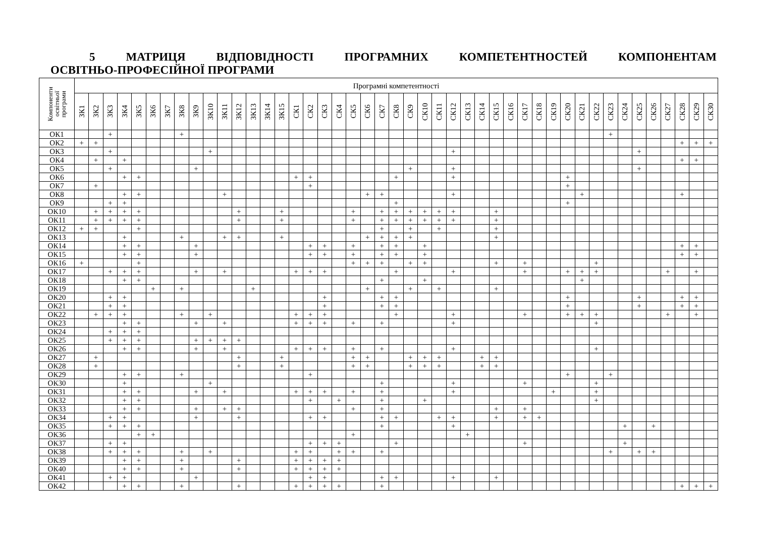5 МАТРИЦЯ ВІДПОВІДНОСТІ ПРОГРАМНИХ КОМПЕТЕНТНОСТЕЙ КОМПОНЕНТАМ
ОСВІТНЬО-ПРОФЕСІЙНОЇ ПРОГРАМИ
| Компоненти освітньої програми | Програмні компетентності | | | | | | | | | | | | | | | | | | | | | | | | | | | | | | | | | | | | | | | | | | | | |
| --- | --- | --- | --- | --- | --- | --- | --- | --- | --- | --- | --- | --- | --- | --- | --- | --- | --- | --- | --- | --- | --- | --- | --- | --- | --- | --- | --- | --- | --- | --- | --- | --- | --- | --- | --- | --- | --- | --- | --- | --- | --- | --- | --- | --- | --- |
| | ЗК1 | ЗК2 | ЗК3 | ЗК4 | ЗК5 | ЗК6 | ЗК7 | ЗК8 | ЗК9 | ЗК10 | ЗК11 | ЗК12 | ЗК13 | ЗК14 | ЗК15 | СК1 | СК2 | СК3 | СК4 | СК5 | СК6 | СК7 | СК8 | СК9 | СК10 | СК11 | СК12 | СК13 | СК14 | СК15 | СК16 | СК17 | СК18 | СК19 | СК20 | СК21 | СК22 | СК23 | СК24 | СК25 | СК26 | СК27 | СК28 | СК29 | СК30 |
| ОК1 | | | + | | | | | + | | | | | | | | | | | | | | | | | | | | | | | | | | | | | | + | | | | | | | |
| ОК2 | + | + | | | | | | | | | | | | | | | | | | | | | | | | | | | | | | | | | | | | | | | | | + | + | + |
| ОК3 | | | + | | | | | | | + | | | | | | | | | | | | | | | | | + | | | | | | | | | | | | | + | | | | | |
| ОК4 | | + | | + | | | | | | | | | | | | | | | | | | | | | | | | | | | | | | | | | | | | | | | + | + | |
| ОК5 | | | + | | | | | | + | | | | | | | | | | | | | | | + | | | + | | | | | | | | | | | | | + | | | | | |
| ОК6 | | | | + | + | | | | | | | | | | | + | + | | | | | | + | | | | + | | | | | | | | + | | | | | | | | | | |
| ОК7 | | + | | | | | | | | | | | | | | | + | | | | | | | | | | | | | | | | | | + | | | | | | | | | | |
| ОК8 | | | | + | + | | | | | | + | | | | | | | | | | + | + | | | | | + | | | | | | | | | + | | | | | | | + | | |
| ОК9 | | | + | + | | | | | | | | | | | | | | | | | | | + | | | | | | | | | | | | + | | | | | | | | | | |
| ОК10 | | + | + | + | + | | | | | | | + | | | + | | | | | + | | + | + | + | + | + | + | | | + | | | | | | | | | | | | | | | |
| ОК11 | | + | + | + | + | | | | | | | + | | | + | | | | | + | | + | + | + | + | + | + | | | + | | | | | | | | | | | | | | | |
| ОК12 | + | + | | | + | | | | | | | | | | | | | | | | | + | | + | | + | | | | + | | | | | | | | | | | | | | | |
| ОК13 | | | | + | | | | + | | | + | + | | | + | | | | | | + | + | + | + | | | | | | + | | | | | | | | | | | | | | | |
| ОК14 | | | | + | + | | | | + | | | | | | | | + | + | | + | | + | + | | + | | | | | | | | | | | | | | | | | | + | + | |
| ОК15 | | | | + | + | | | | + | | | | | | | | + | + | | + | | + | + | | + | | | | | | | | | | | | | | | | | | + | + | |
| ОК16 | + | | | | + | | | | | | | | | | | | | | | + | + | + | | + | + | | | | | + | | + | | | | | + | | | | | | | | |
| ОК17 | | | + | + | + | | | | + | | + | | | | | + | + | + | | | | | + | | | | + | | | | | + | | | + | + | + | | | | | + | | + | |
| ОК18 | | | | + | + | | | | | | | | | | | | | | | | | + | | | + | | | | | | | | | | | + | | | | | | | | | |
| ОК19 | | | | | | + | | + | | | | | + | | | | | | | | + | | | + | | + | | | | + | | | | | | | | | | | | | | | |
| ОК20 | | | + | + | | | | | | | | | | | | | | + | | | | + | + | | | | | | | | | | | | + | | | | | + | | | + | + | |
| ОК21 | | | + | + | | | | | | | | | | | | | | + | | | | + | + | | | | | | | | | | | | + | | | | | + | | | + | + | |
| ОК22 | | + | + | + | | | | + | | + | | | | | | + | + | + | | | | | + | | | | + | | | | | + | | | + | + | + | | | | | + | | + | |
| ОК23 | | | | + | + | | | | + | | + | | | | | + | + | + | | + | | + | | | | | + | | | | | | | | | | + | | | | | | | | |
| ОК24 | | | + | + | + | | | | | | | | | | | | | | | | | | | | | | | | | | | | | | | | | | | | | | | | |
| ОК25 | | | + | + | + | | | | + | + | + | + | | | | | | | | | | | | | | | | | | | | | | | | | | | | | | | | | |
| ОК26 | | | | + | + | | | | + | | + | | | | | + | + | + | | + | | + | | | | | + | | | | | | | | | | + | | | | | | | | |
| ОК27 | | + | | | | | | | | | | + | | | + | | | | | + | + | | | + | + | + | | | + | + | | | | | | | | | | | | | | | |
| ОК28 | | + | | | | | | | | | | + | | | + | | | | | + | + | | | + | + | + | | | + | + | | | | | | | | | | | | | | | |
| ОК29 | | | | + | + | | | + | | | | | | | | | + | | | | | | | | | | | | | | | | | | + | | | + | | | | | | | |
| ОК30 | | | | + | | | | | | + | | | | | | | | | | | | + | | | | | + | | | | | + | | | | | + | | | | | | | | |
| ОК31 | | | | + | + | | | | + | | + | | | | | + | + | + | | + | | + | | | | | + | | | | | | | + | | | + | | | | | | | | |
| ОК32 | | | | + | + | | | | | | | | | | | | + | | + | | | + | | | + | | | | | | | | | | | | + | | | | | | | | |
| ОК33 | | | | + | + | | | | + | | + | + | | | | | | | | + | | + | | | | | | | | + | | + | | | | | | | | | | | | | |
| ОК34 | | | + | + | | | | | + | | | + | | | | | + | + | | | | + | + | | | + | + | | | + | | + | + | | | | | | | | | | | | |
| ОК35 | | | + | + | + | | | | | | | | | | | | | | | | | + | | | | | + | | | | | | | | | | | | + | | + | | | | |
| ОК36 | | | | | + | + | | | | | | | | | | | | | | + | | | | | | | | + | | | | | | | | | | | | | | | | | |
| ОК37 | | | + | + | | | | | | | | | | | | | + | + | + | | | | + | | | | | | | | | + | | | | | | | + | | | | | | |
| ОК38 | | | + | + | + | | | + | | + | | | | | | + | + | | + | + | | + | | | | | | | | | | | | | | | | + | | + | + | | | | |
| ОК39 | | | | + | + | | | + | | | | + | | | | + | + | + | + | | | | | | | | | | | | | | | | | | | | | | | | | | |
| ОК40 | | | | + | + | | | + | | | | + | | | | + | + | + | + | | | | | | | | | | | | | | | | | | | | | | | | | | |
| ОК41 | | | + | + | | | | | + | | | | | | | | + | + | | | | + | + | | | | + | | | + | | | | | | | | | | | | | | | |
| ОК42 | | | | + | + | | | + | | | | + | | | | + | + | + | + | | | + | | | | | | | | | | | | | | | | | | | | | + | + | + |